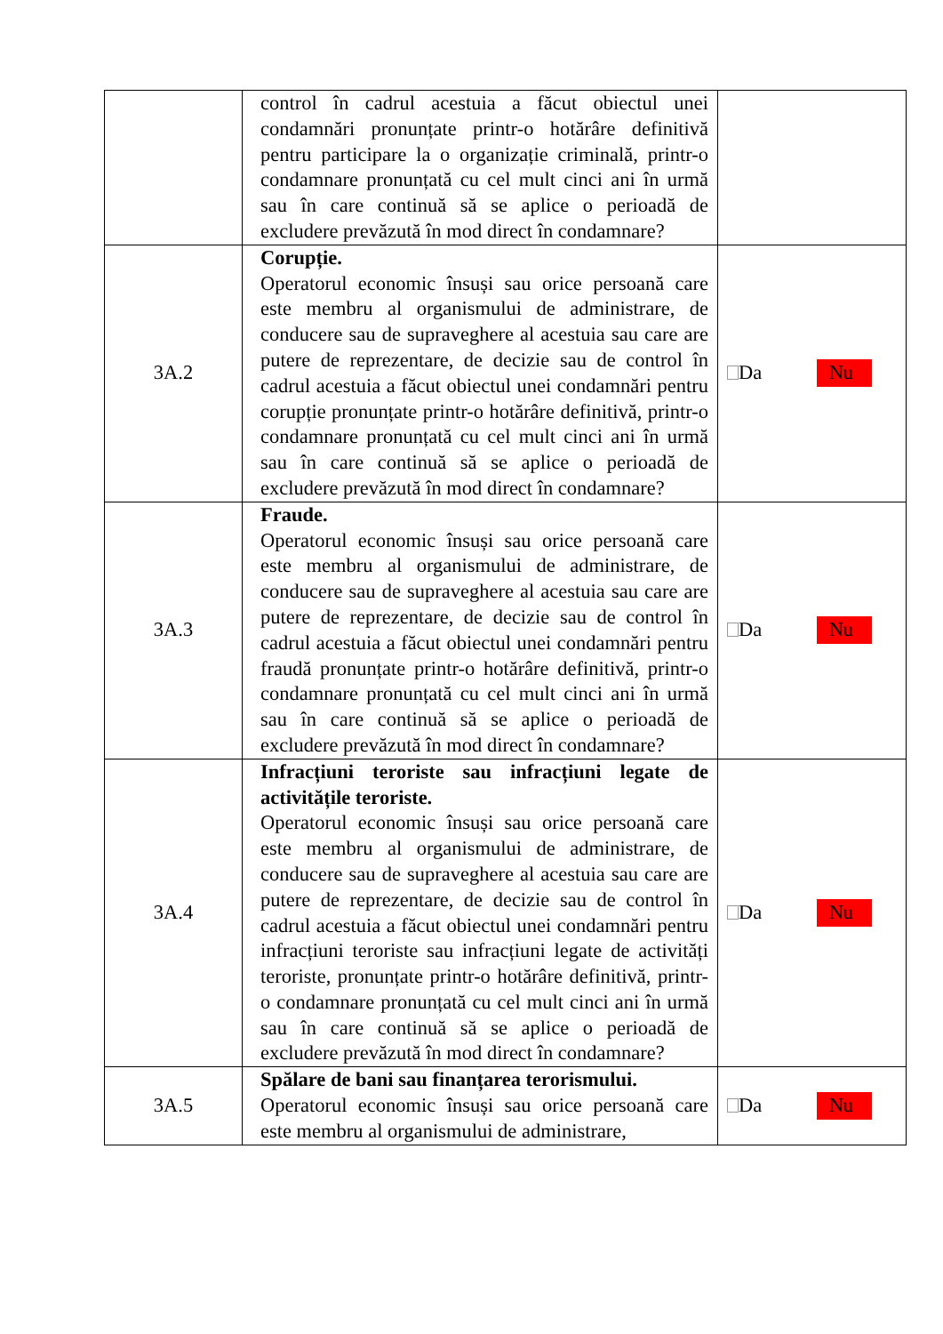| | control în cadrul acestuia a făcut obiectul unei condamnări pronunțate printr-o hotărâre definitivă pentru participare la o organizație criminală, printr-o condamnare pronunțată cu cel mult cinci ani în urmă sau în care continuă să se aplice o perioadă de excludere prevăzută în mod direct în condamnare? | |
| 3A.2 | Corupție. Operatorul economic însuși sau orice persoană care este membru al organismului de administrare, de conducere sau de supraveghere al acestuia sau care are putere de reprezentare, de decizie sau de control în cadrul acestuia a făcut obiectul unei condamnări pentru corupție pronunțate printr-o hotărâre definitivă, printr-o condamnare pronunțată cu cel mult cinci ani în urmă sau în care continuă să se aplice o perioadă de excludere prevăzută în mod direct în condamnare? | Da Nu |
| 3A.3 | Fraude. Operatorul economic însuși sau orice persoană care este membru al organismului de administrare, de conducere sau de supraveghere al acestuia sau care are putere de reprezentare, de decizie sau de control în cadrul acestuia a făcut obiectul unei condamnări pentru fraudă pronunțate printr-o hotărâre definitivă, printr-o condamnare pronunțată cu cel mult cinci ani în urmă sau în care continuă să se aplice o perioadă de excludere prevăzută în mod direct în condamnare? | Da Nu |
| 3A.4 | Infracțiuni teroriste sau infracțiuni legate de activitățile teroriste. Operatorul economic însuși sau orice persoană care este membru al organismului de administrare, de conducere sau de supraveghere al acestuia sau care are putere de reprezentare, de decizie sau de control în cadrul acestuia a făcut obiectul unei condamnări pentru infracțiuni teroriste sau infracțiuni legate de activități teroriste, pronunțate printr-o hotărâre definitivă, printr-o condamnare pronunțată cu cel mult cinci ani în urmă sau în care continuă să se aplice o perioadă de excludere prevăzută în mod direct în condamnare? | Da Nu |
| 3A.5 | Spălare de bani sau finanțarea terorismului. Operatorul economic însuși sau orice persoană care este membru al organismului de administrare, | Da Nu |